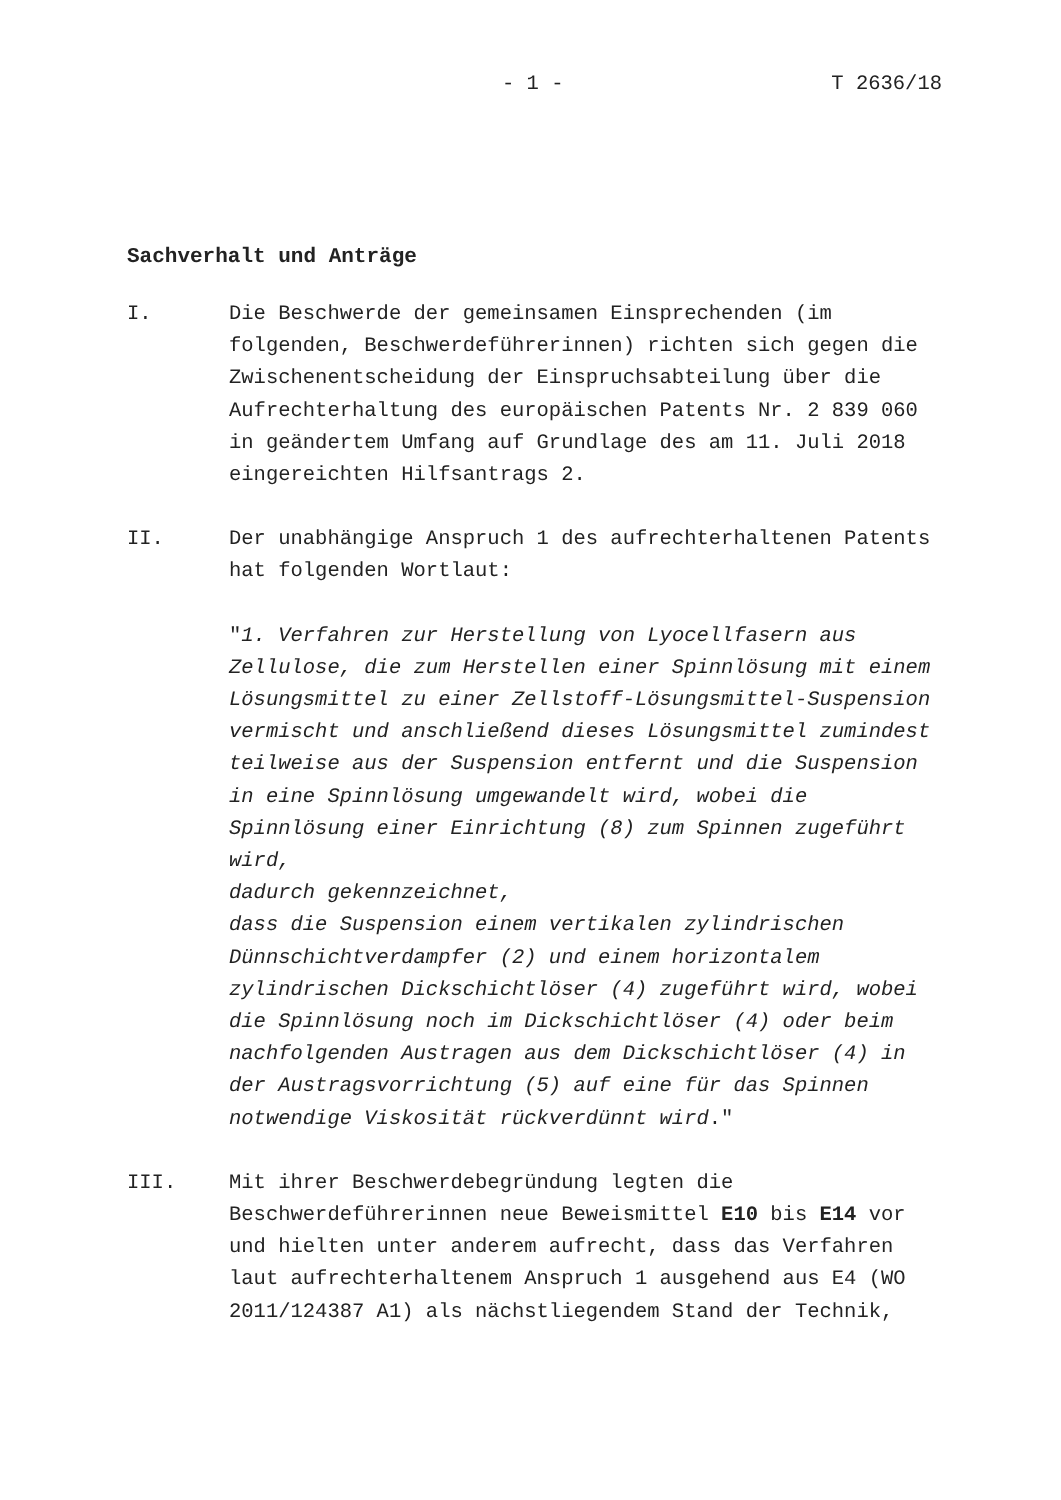- 1 - T 2636/18
Sachverhalt und Anträge
I. Die Beschwerde der gemeinsamen Einsprechenden (im folgenden, Beschwerdeführerinnen) richten sich gegen die Zwischenentscheidung der Einspruchsabteilung über die Aufrechterhaltung des europäischen Patents Nr. 2 839 060 in geändertem Umfang auf Grundlage des am 11. Juli 2018 eingereichten Hilfsantrags 2.
II. Der unabhängige Anspruch 1 des aufrechterhaltenen Patents hat folgenden Wortlaut:
"1. Verfahren zur Herstellung von Lyocellfasern aus Zellulose, die zum Herstellen einer Spinnlösung mit einem Lösungsmittel zu einer Zellstoff-Lösungsmittel-Suspension vermischt und anschließend dieses Lösungsmittel zumindest teilweise aus der Suspension entfernt und die Suspension in eine Spinnlösung umgewandelt wird, wobei die Spinnlösung einer Einrichtung (8) zum Spinnen zugeführt wird,
dadurch gekennzeichnet,
dass die Suspension einem vertikalen zylindrischen Dünnschichtverdampfer (2) und einem horizontalem zylindrischen Dickschichtlöser (4) zugeführt wird, wobei die Spinnlösung noch im Dickschichtlöser (4) oder beim nachfolgenden Austragen aus dem Dickschichtlöser (4) in der Austragsvorrichtung (5) auf eine für das Spinnen notwendige Viskosität rückverdünnt wird."
III. Mit ihrer Beschwerdebegründung legten die Beschwerdeführerinnen neue Beweismittel E10 bis E14 vor und hielten unter anderem aufrecht, dass das Verfahren laut aufrechterhaltenem Anspruch 1 ausgehend aus E4 (WO 2011/124387 A1) als nächstliegendem Stand der Technik,